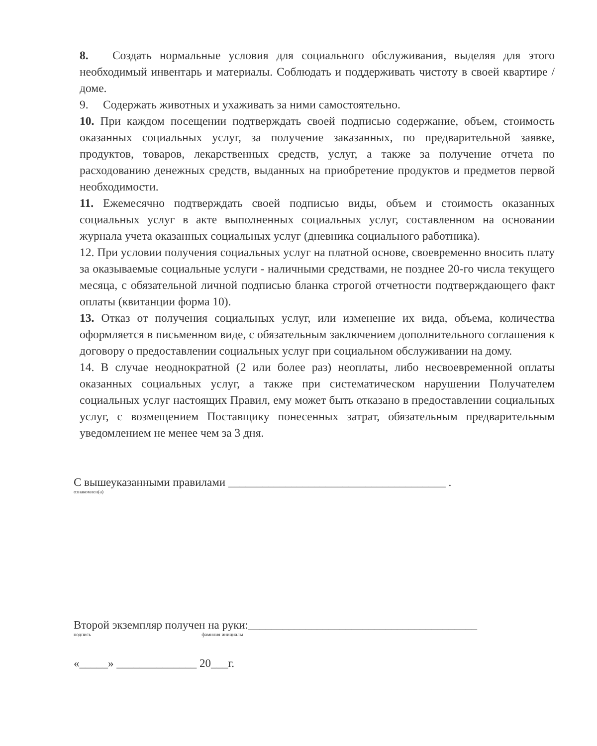8. Создать нормальные условия для социального обслуживания, выделяя для этого необходимый инвентарь и материалы. Соблюдать и поддерживать чистоту в своей квартире / доме.
9. Содержать животных и ухаживать за ними самостоятельно.
10. При каждом посещении подтверждать своей подписью содержание, объем, стоимость оказанных социальных услуг, за получение заказанных, по предварительной заявке, продуктов, товаров, лекарственных средств, услуг, а также за получение отчета по расходованию денежных средств, выданных на приобретение продуктов и предметов первой необходимости.
11. Ежемесячно подтверждать своей подписью виды, объем и стоимость оказанных социальных услуг в акте выполненных социальных услуг, составленном на основании журнала учета оказанных социальных услуг (дневника социального работника).
12. При условии получения социальных услуг на платной основе, своевременно вносить плату за оказываемые социальные услуги - наличными средствами, не позднее 20-го числа текущего месяца, с обязательной личной подписью бланка строгой отчетности подтверждающего факт оплаты (квитанции форма 10).
13. Отказ от получения социальных услуг, или изменение их вида, объема, количества оформляется в письменном виде, с обязательным заключением дополнительного соглашения к договору о предоставлении социальных услуг при социальном обслуживании на дому.
14. В случае неоднократной (2 или более раз) неоплаты, либо несвоевременной оплаты оказанных социальных услуг, а также при систематическом нарушении Получателем социальных услуг настоящих Правил, ему может быть отказано в предоставлении социальных услуг, с возмещением Поставщику понесенных затрат, обязательным предварительным уведомлением не менее чем за 3 дня.
С вышеуказанными правилами ______________________________________ .
ознакомлен(а)
Второй экземпляр получен на руки:________________________________________
подпись фамилия инициалы
«_____» ______________ 20___г.